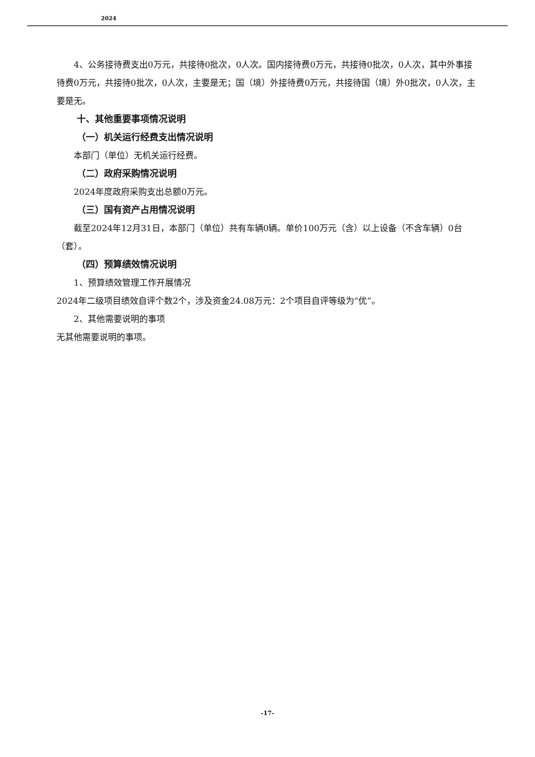2024
4、公务接待费支出0万元，共接待0批次，0人次。国内接待费0万元，共接待0批次，0人次，其中外事接待费0万元，共接待0批次，0人次，主要是无；国（境）外接待费0万元，共接待国（境）外0批次，0人次，主要是无。
十、其他重要事项情况说明
（一）机关运行经费支出情况说明
本部门（单位）无机关运行经费。
（二）政府采购情况说明
2024年度政府采购支出总额0万元。
（三）国有资产占用情况说明
截至2024年12月31日，本部门（单位）共有车辆0辆。单价100万元（含）以上设备（不含车辆）0台（套）。
（四）预算绩效情况说明
1、预算绩效管理工作开展情况
2024年二级项目绩效自评个数2个，涉及资金24.08万元：2个项目自评等级为“优”。
2、其他需要说明的事项
无其他需要说明的事项。
-17-